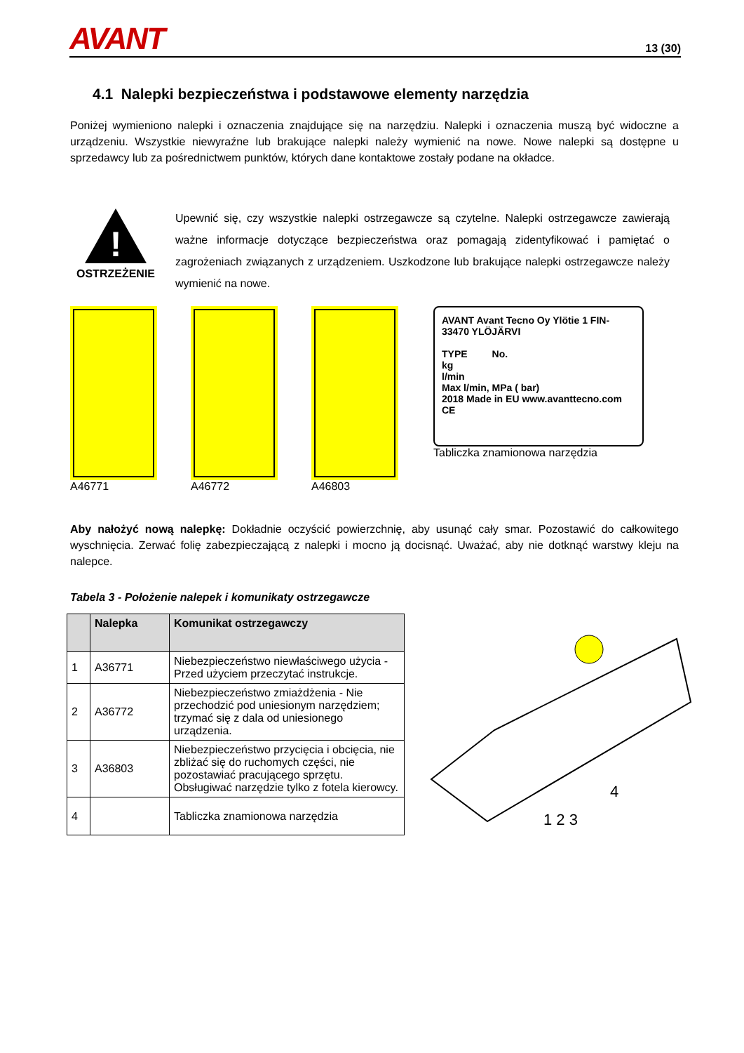AVANT 13 (30)
4.1 Nalepki bezpieczeństwa i podstawowe elementy narzędzia
Poniżej wymieniono nalepki i oznaczenia znajdujące się na narzędziu. Nalepki i oznaczenia muszą być widoczne a urządzeniu. Wszystkie niewyraźne lub brakujące nalepki należy wymienić na nowe. Nowe nalepki są dostępne u sprzedawcy lub za pośrednictwem punktów, których dane kontaktowe zostały podane na okładce.
!
OSTRZEŻENIE
Upewnić się, czy wszystkie nalepki ostrzegawcze są czytelne. Nalepki ostrzegawcze zawierają ważne informacje dotyczące bezpieczeństwa oraz pomagają zidentyfikować i pamiętać o zagrożeniach związanych z urządzeniem. Uszkodzone lub brakujące nalepki ostrzegawcze należy wymienić na nowe.
A46771 A46772 A46803
AVANT Avant Tecno Oy Ylötie 1 FIN-33470 YLÖJÄRVI
TYPE No.
kg
l/min
Max l/min, MPa ( bar)
2018 Made in EU www.avanttecno.com CE
Tabliczka znamionowa narzędzia
Aby nałożyć nową nalepkę: Dokładnie oczyścić powierzchnię, aby usunąć cały smar. Pozostawić do całkowitego wyschnięcia. Zerwać folię zabezpieczającą z nalepki i mocno ją docisnąć. Uważać, aby nie dotknąć warstwy kleju na nalepce.
Tabela 3 - Położenie nalepek i komunikaty ostrzegawcze
| | Nalepka | Komunikat ostrzegawczy |
| --- | --- | --- |
| 1 | A36771 | Niebezpieczeństwo niewłaściwego użycia - Przed użyciem przeczytać instrukcje. |
| 2 | A36772 | Niebezpieczeństwo zmiażdżenia - Nie przechodzić pod uniesionym narzędziem; trzymać się z dala od uniesionego urządzenia. |
| 3 | A36803 | Niebezpieczeństwo przycięcia i obcięcia, nie zbliżać się do ruchomych części, nie pozostawiać pracującego sprzętu. Obsługiwać narzędzie tylko z fotela kierowcy. |
| 4 | | Tabliczka znamionowa narzędzia |
1 2 3
4